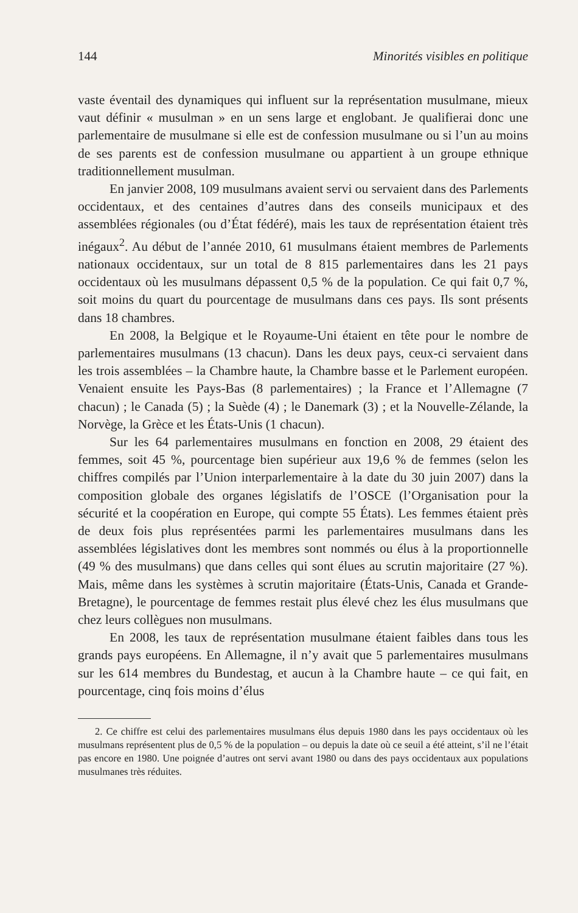144 Minorités visibles en politique
vaste éventail des dynamiques qui influent sur la représentation musulmane, mieux vaut définir « musulman » en un sens large et englobant. Je qualifierai donc une parlementaire de musulmane si elle est de confession musulmane ou si l’un au moins de ses parents est de confession musulmane ou appartient à un groupe ethnique traditionnellement musulman.
En janvier 2008, 109 musulmans avaient servi ou servaient dans des Parlements occidentaux, et des centaines d’autres dans des conseils municipaux et des assemblées régionales (ou d’État fédéré), mais les taux de représentation étaient très inégaux<sup>2</sup>. Au début de l’année 2010, 61 musulmans étaient membres de Parlements nationaux occidentaux, sur un total de 8 815 parlementaires dans les 21 pays occidentaux où les musulmans dépassent 0,5 % de la population. Ce qui fait 0,7 %, soit moins du quart du pourcentage de musulmans dans ces pays. Ils sont présents dans 18 chambres.
En 2008, la Belgique et le Royaume-Uni étaient en tête pour le nombre de parlementaires musulmans (13 chacun). Dans les deux pays, ceux-ci servaient dans les trois assemblées – la Chambre haute, la Chambre basse et le Parlement européen. Venaient ensuite les Pays-Bas (8 parlementaires) ; la France et l’Allemagne (7 chacun) ; le Canada (5) ; la Suède (4) ; le Danemark (3) ; et la Nouvelle-Zélande, la Norvège, la Grèce et les États-Unis (1 chacun).
Sur les 64 parlementaires musulmans en fonction en 2008, 29 étaient des femmes, soit 45 %, pourcentage bien supérieur aux 19,6 % de femmes (selon les chiffres compilés par l’Union interparlementaire à la date du 30 juin 2007) dans la composition globale des organes législatifs de l’OSCE (l’Organisation pour la sécurité et la coopération en Europe, qui compte 55 États). Les femmes étaient près de deux fois plus représentées parmi les parlementaires musulmans dans les assemblées législatives dont les membres sont nommés ou élus à la proportionnelle (49 % des musulmans) que dans celles qui sont élues au scrutin majoritaire (27 %). Mais, même dans les systèmes à scrutin majoritaire (États-Unis, Canada et Grande-Bretagne), le pourcentage de femmes restait plus élevé chez les élus musulmans que chez leurs collègues non musulmans.
En 2008, les taux de représentation musulmane étaient faibles dans tous les grands pays européens. En Allemagne, il n’y avait que 5 parlementaires musulmans sur les 614 membres du Bundestag, et aucun à la Chambre haute – ce qui fait, en pourcentage, cinq fois moins d’élus
2. Ce chiffre est celui des parlementaires musulmans élus depuis 1980 dans les pays occidentaux où les musulmans représentent plus de 0,5 % de la population – ou depuis la date où ce seuil a été atteint, s’il ne l’était pas encore en 1980. Une poignée d’autres ont servi avant 1980 ou dans des pays occidentaux aux populations musulmanes très réduites.